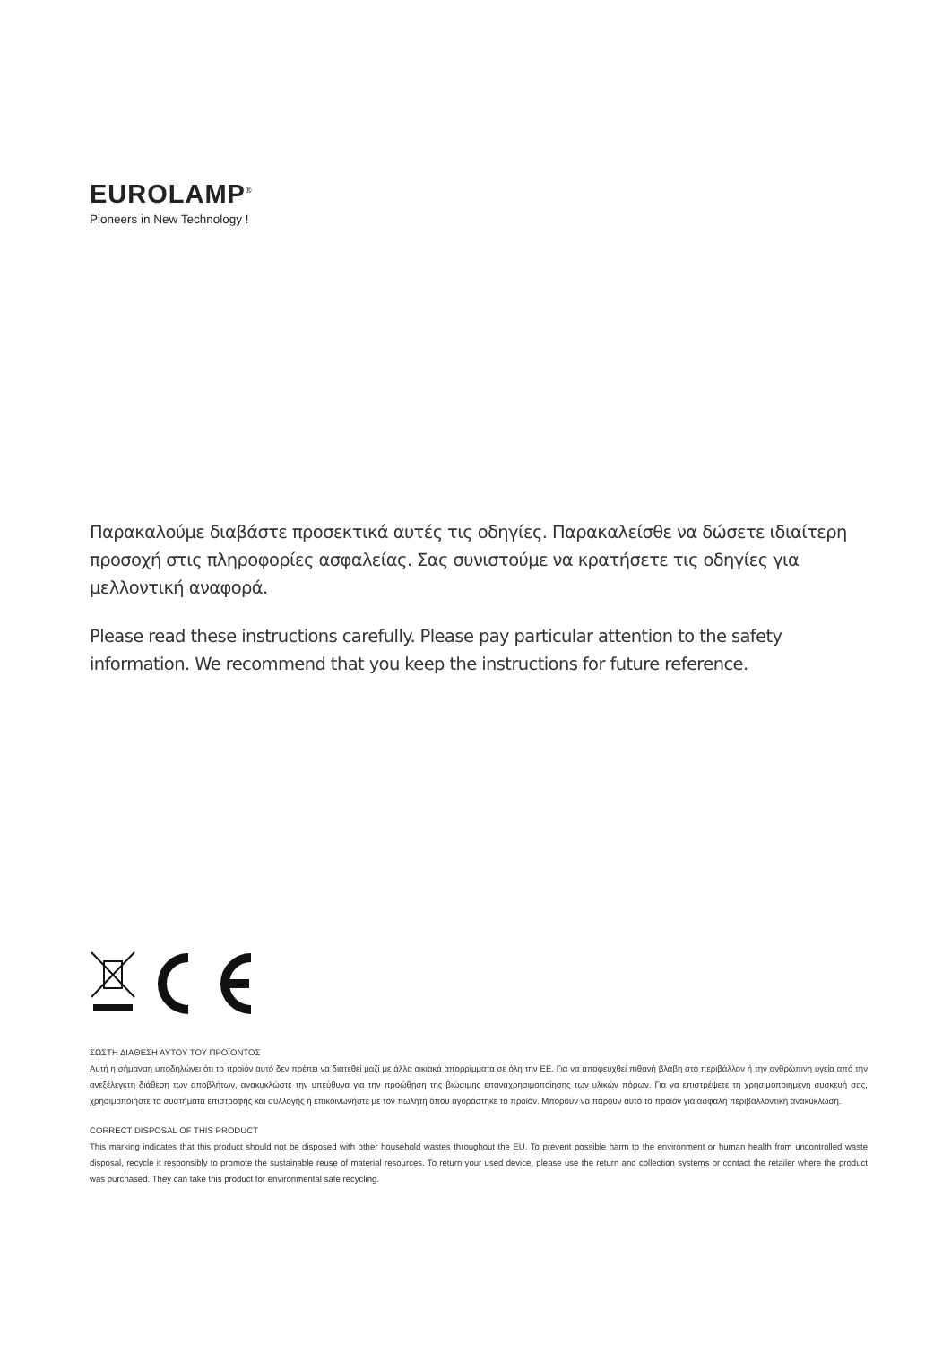EUROLAMP<sup>®</sup>
Pioneers in New Technology !
Παρακαλούμε διαβάστε προσεκτικά αυτές τις οδηγίες. Παρακαλείσθε να δώσετε ιδιαίτερη προσοχή στις πληροφορίες ασφαλείας. Σας συνιστούμε να κρατήσετε τις οδηγίες για μελλοντική αναφορά.
Please read these instructions carefully. Please pay particular attention to the safety information. We recommend that you keep the instructions for future reference.
ΣΩΣΤΗ ΔΙΑΘΕΣΗ ΑΥΤΟΥ ΤΟΥ ΠΡΟΪΟΝΤΟΣ
Αυτή η σήμανση υποδηλώνει ότι το προϊόν αυτό δεν πρέπει να διατεθεί μαζί με άλλα οικιακά απορρίμματα σε όλη την ΕΕ. Για να αποφευχθεί πιθανή βλάβη στο περιβάλλον ή την ανθρώπινη υγεία από την ανεξέλεγκτη διάθεση των αποβλήτων, ανακυκλώστε την υπεύθυνα για την προώθηση της βιώσιμης επαναχρησιμοποίησης των υλικών πόρων. Για να επιστρέψετε τη χρησιμοποιημένη συσκευή σας, χρησιμοποιήστε τα συστήματα επιστροφής και συλλογής ή επικοινωνήστε με τον πωλητή όπου αγοράστηκε το προϊόν. Μπορούν να πάρουν αυτό το προϊόν για ασφαλή περιβαλλοντική ανακύκλωση.
CORRECT DISPOSAL OF THIS PRODUCT
This marking indicates that this product should not be disposed with other household wastes throughout the EU. To prevent possible harm to the environment or human health from uncontrolled waste disposal, recycle it responsibly to promote the sustainable reuse of material resources. To return your used device, please use the return and collection systems or contact the retailer where the product was purchased. They can take this product for environmental safe recycling.